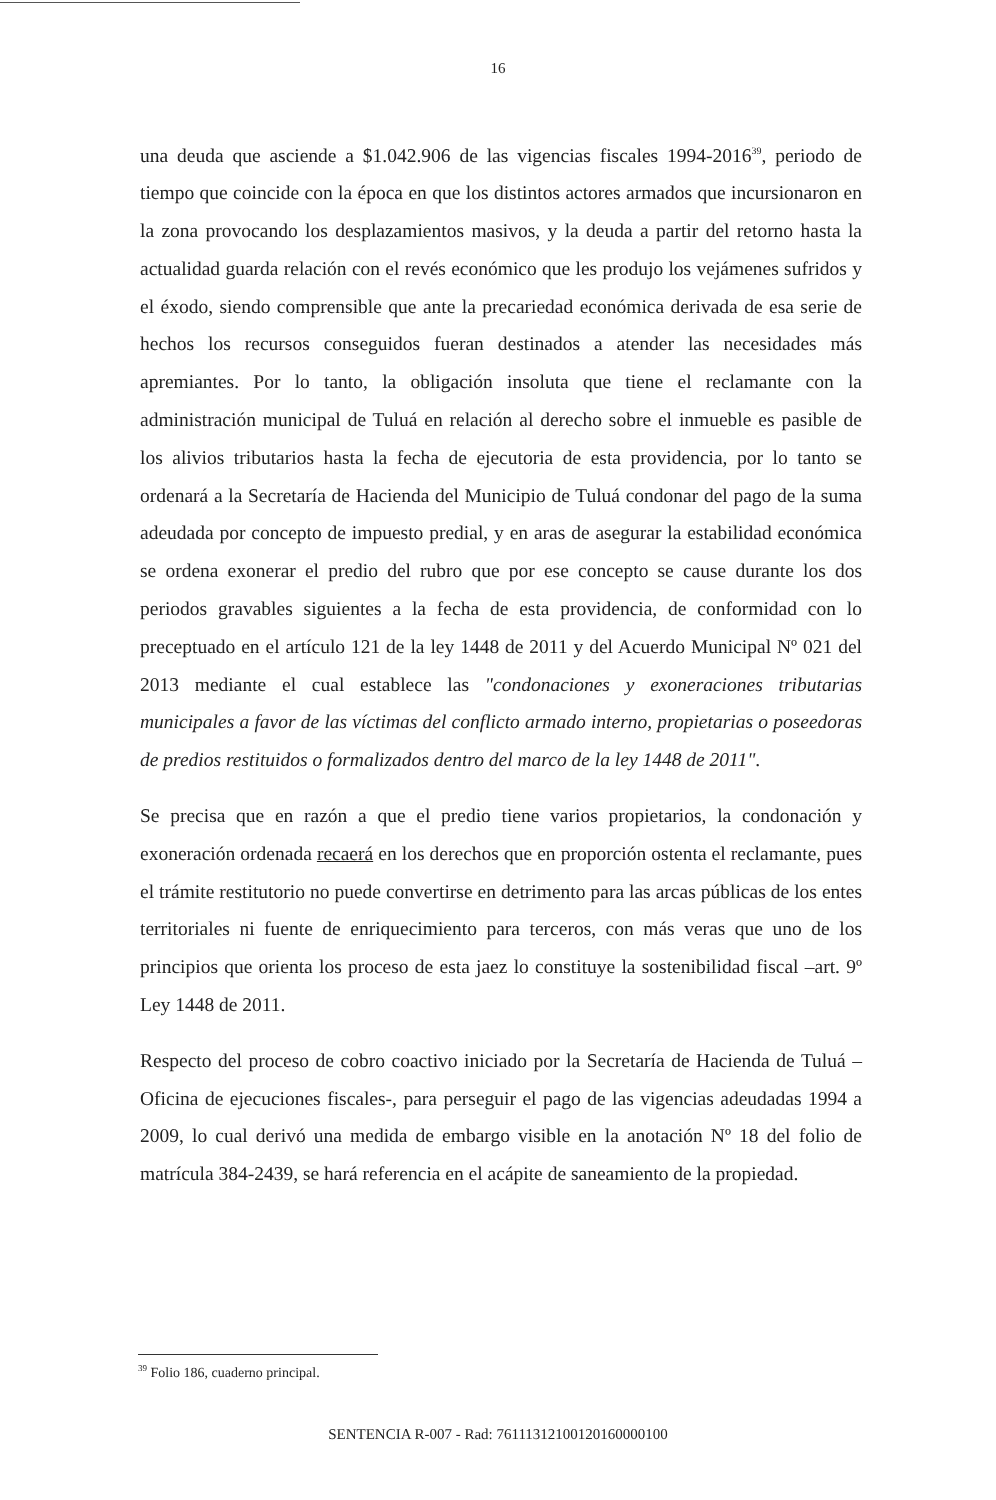16
una deuda que asciende a $1.042.906 de las vigencias fiscales 1994-2016<sup>39</sup>, periodo de tiempo que coincide con la época en que los distintos actores armados que incursionaron en la zona provocando los desplazamientos masivos, y la deuda a partir del retorno hasta la actualidad guarda relación con el revés económico que les produjo los vejámenes sufridos y el éxodo, siendo comprensible que ante la precariedad económica derivada de esa serie de hechos los recursos conseguidos fueran destinados a atender las necesidades más apremiantes. Por lo tanto, la obligación insoluta que tiene el reclamante con la administración municipal de Tuluá en relación al derecho sobre el inmueble es pasible de los alivios tributarios hasta la fecha de ejecutoria de esta providencia, por lo tanto se ordenará a la Secretaría de Hacienda del Municipio de Tuluá condonar del pago de la suma adeudada por concepto de impuesto predial, y en aras de asegurar la estabilidad económica se ordena exonerar el predio del rubro que por ese concepto se cause durante los dos periodos gravables siguientes a la fecha de esta providencia, de conformidad con lo preceptuado en el artículo 121 de la ley 1448 de 2011 y del Acuerdo Municipal Nº 021 del 2013 mediante el cual establece las "condonaciones y exoneraciones tributarias municipales a favor de las víctimas del conflicto armado interno, propietarias o poseedoras de predios restituidos o formalizados dentro del marco de la ley 1448 de 2011".
Se precisa que en razón a que el predio tiene varios propietarios, la condonación y exoneración ordenada recaerá en los derechos que en proporción ostenta el reclamante, pues el trámite restitutorio no puede convertirse en detrimento para las arcas públicas de los entes territoriales ni fuente de enriquecimiento para terceros, con más veras que uno de los principios que orienta los proceso de esta jaez lo constituye la sostenibilidad fiscal –art. 9º Ley 1448 de 2011.
Respecto del proceso de cobro coactivo iniciado por la Secretaría de Hacienda de Tuluá – Oficina de ejecuciones fiscales-, para perseguir el pago de las vigencias adeudadas 1994 a 2009, lo cual derivó una medida de embargo visible en la anotación Nº 18 del folio de matrícula 384-2439, se hará referencia en el acápite de saneamiento de la propiedad.
<sup>39</sup> Folio 186, cuaderno principal.
SENTENCIA R-007 - Rad: 76111312100120160000100